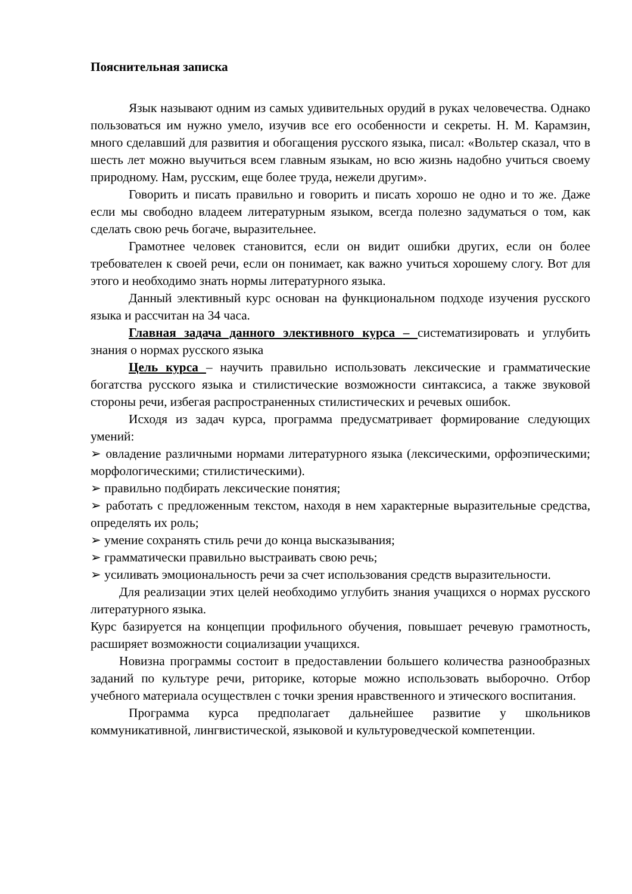Пояснительная записка
Язык называют одним из самых удивительных орудий в руках человечества. Однако пользоваться им нужно умело, изучив все его особенности и секреты. Н. М. Карамзин, много сделавший для развития и обогащения русского языка, писал: «Вольтер сказал, что в шесть лет можно выучиться всем главным языкам, но всю жизнь надобно учиться своему природному. Нам, русским, еще более труда, нежели другим».
Говорить и писать правильно и говорить и писать хорошо не одно и то же. Даже если мы свободно владеем литературным языком, всегда полезно задуматься о том, как сделать свою речь богаче, выразительнее.
Грамотнее человек становится, если он видит ошибки других, если он более требователен к своей речи, если он понимает, как важно учиться хорошему слогу. Вот для этого и необходимо знать нормы литературного языка.
Данный элективный курс основан на функциональном подходе изучения русского языка и рассчитан на 34 часа.
Главная задача данного элективного курса – систематизировать и углубить знания о нормах русского языка
Цель курса – научить правильно использовать лексические и грамматические богатства русского языка и стилистические возможности синтаксиса, а также звуковой стороны речи, избегая распространенных стилистических и речевых ошибок.
Исходя из задач курса, программа предусматривает формирование следующих умений:
➢ овладение различными нормами литературного языка (лексическими, орфоэпическими; морфологическими; стилистическими).
➢ правильно подбирать лексические понятия;
➢ работать с предложенным текстом, находя в нем характерные выразительные средства, определять их роль;
➢ умение сохранять стиль речи до конца высказывания;
➢ грамматически правильно выстраивать свою речь;
➢ усиливать эмоциональность речи за счет использования средств выразительности.
Для реализации этих целей необходимо углубить знания учащихся о нормах русского литературного языка.
Курс базируется на концепции профильного обучения, повышает речевую грамотность, расширяет возможности социализации учащихся.
Новизна программы состоит в предоставлении большего количества разнообразных заданий по культуре речи, риторике, которые можно использовать выборочно. Отбор учебного материала осуществлен с точки зрения нравственного и этического воспитания.
Программа курса предполагает дальнейшее развитие у школьников коммуникативной, лингвистической, языковой и культуроведческой компетенции.